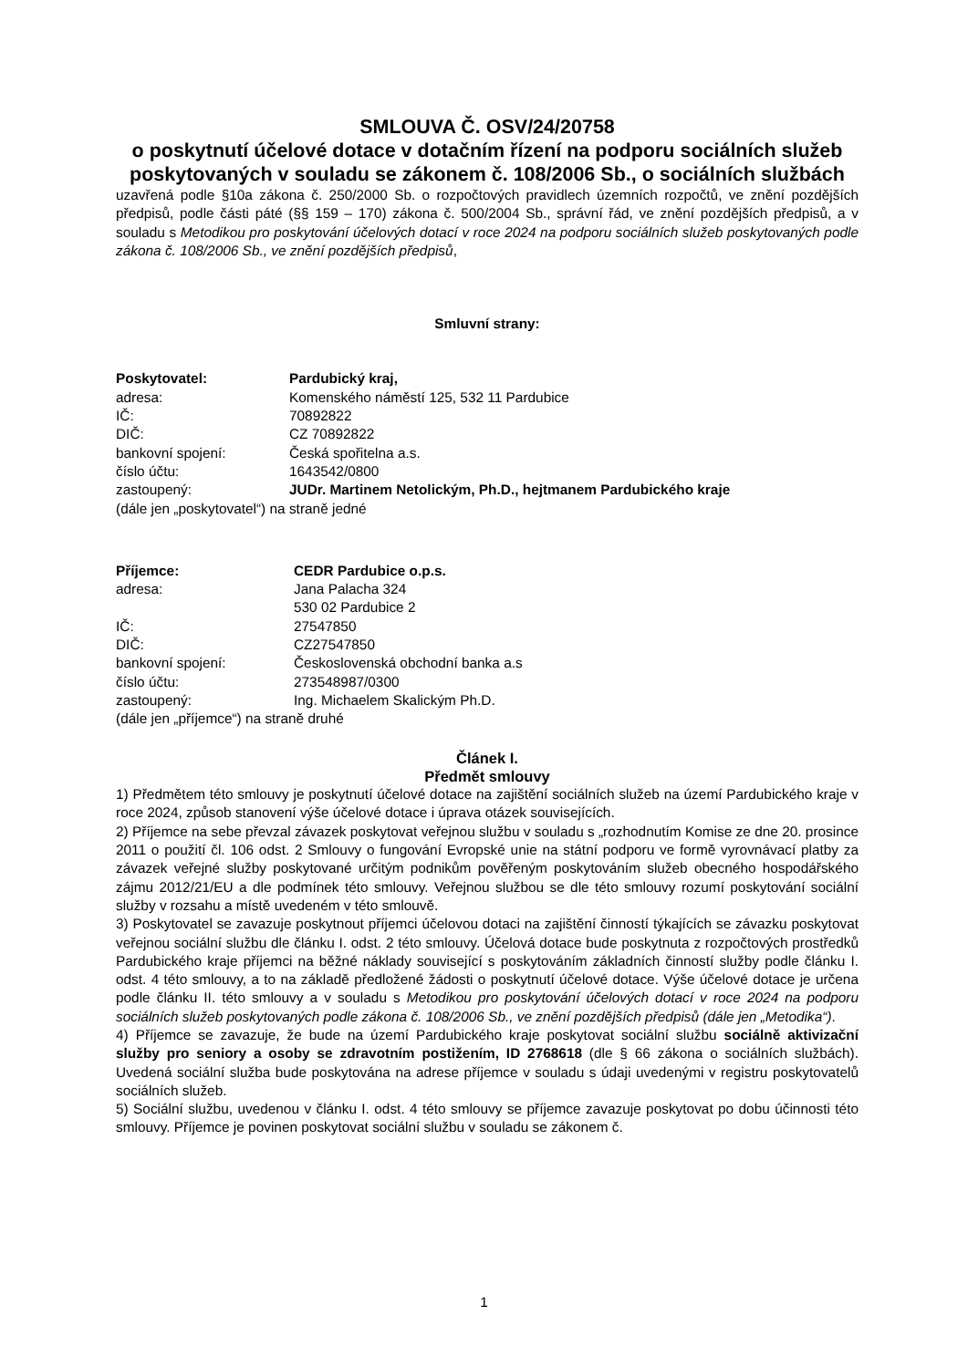SMLOUVA Č. OSV/24/20758
o poskytnutí účelové dotace v dotačním řízení na podporu sociálních služeb poskytovaných v souladu se zákonem č. 108/2006 Sb., o sociálních službách
uzavřená podle §10a zákona č. 250/2000 Sb. o rozpočtových pravidlech územních rozpočtů, ve znění pozdějších předpisů, podle části páté (§§ 159 – 170) zákona č. 500/2004 Sb., správní řád, ve znění pozdějších předpisů, a v souladu s Metodikou pro poskytování účelových dotací v roce 2024 na podporu sociálních služeb poskytovaných podle zákona č. 108/2006 Sb., ve znění pozdějších předpisů,
Smluvní strany:
| Poskytovatel: | Pardubický kraj, |
| adresa: | Komenského náměstí 125, 532 11 Pardubice |
| IČ: | 70892822 |
| DIČ: | CZ 70892822 |
| bankovní spojení: | Česká spořitelna a.s. |
| číslo účtu: | 1643542/0800 |
| zastoupený: | JUDr. Martinem Netolickým, Ph.D., hejtmanem Pardubického kraje |
(dále jen „poskytovatel“) na straně jedné
| Příjemce: | CEDR Pardubice o.p.s. |
| adresa: | Jana Palacha 324 530 02 Pardubice 2 |
| IČ: | 27547850 |
| DIČ: | CZ27547850 |
| bankovní spojení: | Československá obchodní banka a.s |
| číslo účtu: | 273548987/0300 |
| zastoupený: | Ing. Michaelem Skalickým Ph.D. |
(dále jen „příjemce“) na straně druhé
Článek I.
Předmět smlouvy
1) Předmětem této smlouvy je poskytnutí účelové dotace na zajištění sociálních služeb na území Pardubického kraje v roce 2024, způsob stanovení výše účelové dotace i úprava otázek souvisejících.
2) Příjemce na sebe převzal závazek poskytovat veřejnou službu v souladu s „rozhodnutím Komise ze dne 20. prosince 2011 o použití čl. 106 odst. 2 Smlouvy o fungování Evropské unie na státní podporu ve formě vyrovnávací platby za závazek veřejné služby poskytované určitým podnikům pověřeným poskytováním služeb obecného hospodářského zájmu 2012/21/EU a dle podmínek této smlouvy. Veřejnou službou se dle této smlouvy rozumí poskytování sociální služby v rozsahu a místě uvedeném v této smlouvě.
3) Poskytovatel se zavazuje poskytnout příjemci účelovou dotaci na zajištění činností týkajících se závazku poskytovat veřejnou sociální službu dle článku I. odst. 2 této smlouvy. Účelová dotace bude poskytnuta z rozpočtových prostředků Pardubického kraje příjemci na běžné náklady související s poskytováním základních činností služby podle článku I. odst. 4 této smlouvy, a to na základě předložené žádosti o poskytnutí účelové dotace. Výše účelové dotace je určena podle článku II. této smlouvy a v souladu s Metodikou pro poskytování účelových dotací v roce 2024 na podporu sociálních služeb poskytovaných podle zákona č. 108/2006 Sb., ve znění pozdějších předpisů (dále jen „Metodika“).
4) Příjemce se zavazuje, že bude na území Pardubického kraje poskytovat sociální službu sociálně aktivizační služby pro seniory a osoby se zdravotním postižením, ID 2768618 (dle § 66 zákona o sociálních službách). Uvedená sociální služba bude poskytována na adrese příjemce v souladu s údaji uvedenými v registru poskytovatelů sociálních služeb.
5) Sociální službu, uvedenou v článku I. odst. 4 této smlouvy se příjemce zavazuje poskytovat po dobu účinnosti této smlouvy. Příjemce je povinen poskytovat sociální službu v souladu se zákonem č.
1